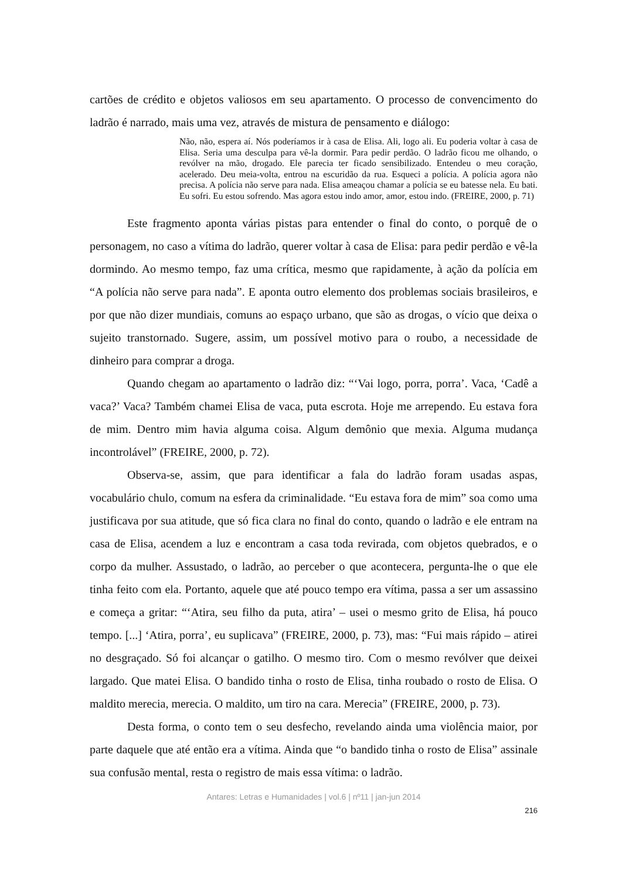cartões de crédito e objetos valiosos em seu apartamento. O processo de convencimento do ladrão é narrado, mais uma vez, através de mistura de pensamento e diálogo:
Não, não, espera aí. Nós poderíamos ir à casa de Elisa. Ali, logo ali. Eu poderia voltar à casa de Elisa. Seria uma desculpa para vê-la dormir. Para pedir perdão. O ladrão ficou me olhando, o revólver na mão, drogado. Ele parecia ter ficado sensibilizado. Entendeu o meu coração, acelerado. Deu meia-volta, entrou na escuridão da rua. Esqueci a polícia. A polícia agora não precisa. A polícia não serve para nada. Elisa ameaçou chamar a polícia se eu batesse nela. Eu bati. Eu sofri. Eu estou sofrendo. Mas agora estou indo amor, amor, estou indo. (FREIRE, 2000, p. 71)
Este fragmento aponta várias pistas para entender o final do conto, o porquê de o personagem, no caso a vítima do ladrão, querer voltar à casa de Elisa: para pedir perdão e vê-la dormindo. Ao mesmo tempo, faz uma crítica, mesmo que rapidamente, à ação da polícia em “A polícia não serve para nada”. E aponta outro elemento dos problemas sociais brasileiros, e por que não dizer mundiais, comuns ao espaço urbano, que são as drogas, o vício que deixa o sujeito transtornado. Sugere, assim, um possível motivo para o roubo, a necessidade de dinheiro para comprar a droga.
Quando chegam ao apartamento o ladrão diz: “‘Vai logo, porra, porra’. Vaca, ‘Cadê a vaca?’ Vaca? Também chamei Elisa de vaca, puta escrota. Hoje me arrependo. Eu estava fora de mim. Dentro mim havia alguma coisa. Algum demônio que mexia. Alguma mudança incontrolável” (FREIRE, 2000, p. 72).
Observa-se, assim, que para identificar a fala do ladrão foram usadas aspas, vocabulário chulo, comum na esfera da criminalidade. “Eu estava fora de mim” soa como uma justificava por sua atitude, que só fica clara no final do conto, quando o ladrão e ele entram na casa de Elisa, acendem a luz e encontram a casa toda revirada, com objetos quebrados, e o corpo da mulher. Assustado, o ladrão, ao perceber o que acontecera, pergunta-lhe o que ele tinha feito com ela. Portanto, aquele que até pouco tempo era vítima, passa a ser um assassino e começa a gritar: “‘Atira, seu filho da puta, atira’ – usei o mesmo grito de Elisa, há pouco tempo. [...] ‘Atira, porra’, eu suplicava” (FREIRE, 2000, p. 73), mas: “Fui mais rápido – atirei no desgraçado. Só foi alcançar o gatilho. O mesmo tiro. Com o mesmo revólver que deixei largado. Que matei Elisa. O bandido tinha o rosto de Elisa, tinha roubado o rosto de Elisa. O maldito merecia, merecia. O maldito, um tiro na cara. Merecia” (FREIRE, 2000, p. 73).
Desta forma, o conto tem o seu desfecho, revelando ainda uma violência maior, por parte daquele que até então era a vítima. Ainda que “o bandido tinha o rosto de Elisa” assinale sua confusão mental, resta o registro de mais essa vítima: o ladrão.
Antares: Letras e Humanidades | vol.6 | nº11 | jan-jun 2014
216